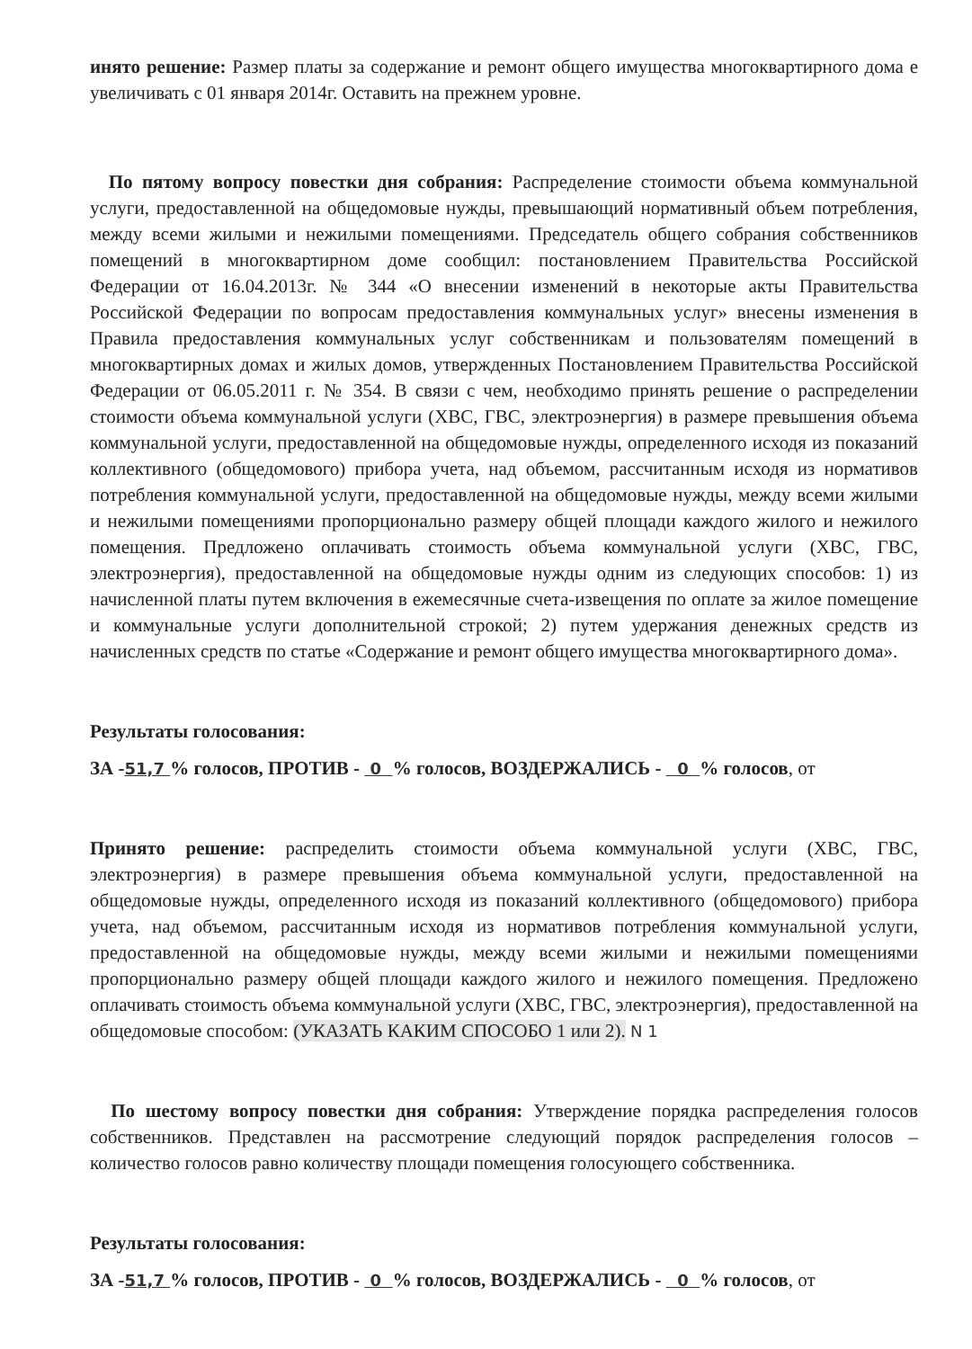инято решение: Размер платы за содержание и ремонт общего имущества многоквартирного дома е увеличивать с 01 января 2014г. Оставить на прежнем уровне.
По пятому вопросу повестки дня собрания: Распределение стоимости объема коммунальной услуги, предоставленной на общедомовые нужды, превышающий нормативный объем потребления, между всеми жилыми и нежилыми помещениями. Председатель общего собрания собственников помещений в многоквартирном доме сообщил: постановлением Правительства Российской Федерации от 16.04.2013г. № 344 «О внесении изменений в некоторые акты Правительства Российской Федерации по вопросам предоставления коммунальных услуг» внесены изменения в Правила предоставления коммунальных услуг собственникам и пользователям помещений в многоквартирных домах и жилых домов, утвержденных Постановлением Правительства Российской Федерации от 06.05.2011 г. № 354. В связи с чем, необходимо принять решение о распределении стоимости объема коммунальной услуги (ХВС, ГВС, электроэнергия) в размере превышения объема коммунальной услуги, предоставленной на общедомовые нужды, определенного исходя из показаний коллективного (общедомового) прибора учета, над объемом, рассчитанным исходя из нормативов потребления коммунальной услуги, предоставленной на общедомовые нужды, между всеми жилыми и нежилыми помещениями пропорционально размеру общей площади каждого жилого и нежилого помещения. Предложено оплачивать стоимость объема коммунальной услуги (ХВС, ГВС, электроэнергия), предоставленной на общедомовые нужды одним из следующих способов: 1) из начисленной платы путем включения в ежемесячные счета-извещения по оплате за жилое помещение и коммунальные услуги дополнительной строкой; 2) путем удержания денежных средств из начисленных средств по статье «Содержание и ремонт общего имущества многоквартирного дома».
Результаты голосования:
ЗА -51,7 % голосов, ПРОТИВ - 0 % голосов, ВОЗДЕРЖАЛИСЬ - 0 % голосов, от
Принято решение: распределить стоимости объема коммунальной услуги (ХВС, ГВС, электроэнергия) в размере превышения объема коммунальной услуги, предоставленной на общедомовые нужды, определенного исходя из показаний коллективного (общедомового) прибора учета, над объемом, рассчитанным исходя из нормативов потребления коммунальной услуги, предоставленной на общедомовые нужды, между всеми жилыми и нежилыми помещениями пропорционально размеру общей площади каждого жилого и нежилого помещения. Предложено оплачивать стоимость объема коммунальной услуги (ХВС, ГВС, электроэнергия), предоставленной на общедомовые способом: (УКАЗАТЬ КАКИМ СПОСОБО 1 или 2). N 1
По шестому вопросу повестки дня собрания: Утверждение порядка распределения голосов собственников. Представлен на рассмотрение следующий порядок распределения голосов – количество голосов равно количеству площади помещения голосующего собственника.
Результаты голосования:
ЗА -51,7 % голосов, ПРОТИВ - 0 % голосов, ВОЗДЕРЖАЛИСЬ - 0 % голосов, от